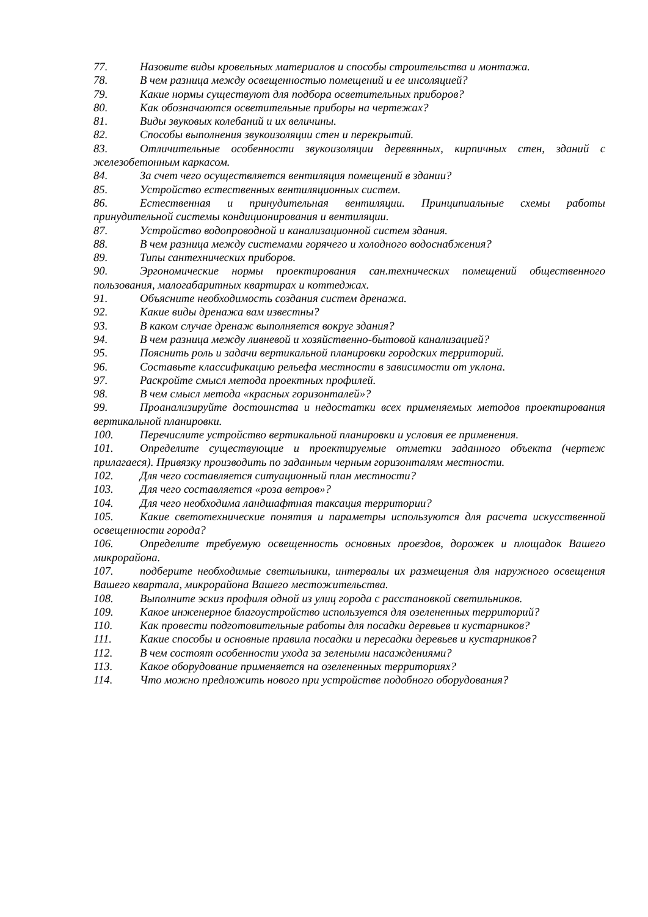77. Назовите виды кровельных материалов и способы строительства и монтажа.
78. В чем разница между освещенностью помещений и ее инсоляцией?
79. Какие нормы существуют для подбора осветительных приборов?
80. Как обозначаются осветительные приборы на чертежах?
81. Виды звуковых колебаний и их величины.
82. Способы выполнения звукоизоляции стен и перекрытий.
83. Отличительные особенности звукоизоляции деревянных, кирпичных стен, зданий с железобетонным каркасом.
84. За счет чего осуществляется вентиляция помещений в здании?
85. Устройство естественных вентиляционных систем.
86. Естественная и принудительная вентиляции. Принципиальные схемы работы принудительной системы кондиционирования и вентиляции.
87. Устройство водопроводной и канализационной систем здания.
88. В чем разница между системами горячего и холодного водоснабжения?
89. Типы сантехнических приборов.
90. Эргономические нормы проектирования сан.технических помещений общественного пользования, малогабаритных квартирах и коттеджах.
91. Объясните необходимость создания систем дренажа.
92. Какие виды дренажа вам известны?
93. В каком случае дренаж выполняется вокруг здания?
94. В чем разница между ливневой и хозяйственно-бытовой канализацией?
95. Пояснить роль и задачи вертикальной планировки городских территорий.
96. Составьте классификацию рельефа местности в зависимости от уклона.
97. Раскройте смысл метода проектных профилей.
98. В чем смысл метода «красных горизонталей»?
99. Проанализируйте достоинства и недостатки всех применяемых методов проектирования вертикальной планировки.
100. Перечислите устройство вертикальной планировки и условия ее применения.
101. Определите существующие и проектируемые отметки заданного объекта (чертеж прилагаеся). Привязку производить по заданным черным горизонталям местности.
102. Для чего составляется ситуационный план местности?
103. Для чего составляется «роза ветров»?
104. Для чего необходима ландшафтная таксация территории?
105. Какие светотехнические понятия и параметры используются для расчета искусственной освещенности города?
106. Определите требуемую освещенность основных проездов, дорожек и площадок Вашего микрорайона.
107. подберите необходимые светильники, интервалы их размещения для наружного освещения Вашего квартала, микрорайона Вашего местожительства.
108. Выполните эскиз профиля одной из улиц города с расстановкой светильников.
109. Какое инженерное благоустройство используется для озелененных территорий?
110. Как провести подготовительные работы для посадки деревьев и кустарников?
111. Какие способы и основные правила посадки и пересадки деревьев и кустарников?
112. В чем состоят особенности ухода за зелеными насаждениями?
113. Какое оборудование применяется на озелененных территориях?
114. Что можно предложить нового при устройстве подобного оборудования?